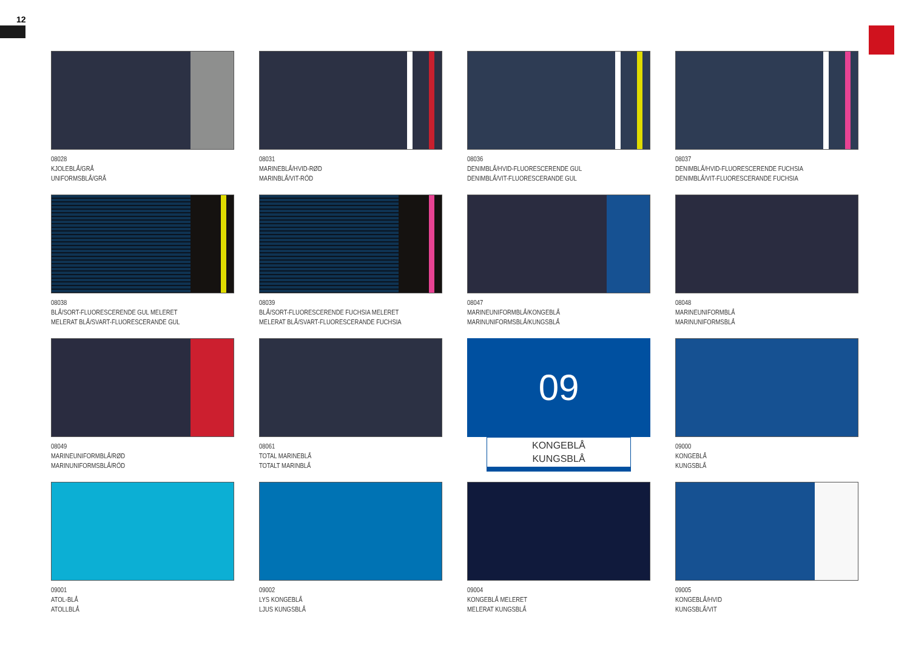12
08028
KJOLEBLÅ/GRÅ
UNIFORMSBLÅ/GRÅ
08031
MARINEBLÅ/HVID-RØD
MARINBLÅ/VIT-RÖD
08036
DENIMBLÅ/HVID-FLUORESCERENDE GUL
DENIMBLÅ/VIT-FLUORESCERANDE GUL
08037
DENIMBLÅ/HVID-FLUORESCERENDE FUCHSIA
DENIMBLÅ/VIT-FLUORESCERANDE FUCHSIA
08038
BLÅ/SORT-FLUORESCERENDE GUL MELERET
MELERAT BLÅ/SVART-FLUORESCERANDE GUL
08039
BLÅ/SORT-FLUORESCERENDE FUCHSIA MELERET
MELERAT BLÅ/SVART-FLUORESCERANDE FUCHSIA
08047
MARINEUNIFORMBLÅ/KONGEBLÅ
MARINUNIFORMSBLÅ/KUNGSBLÅ
08048
MARINEUNIFORMBLÅ
MARINUNIFORMSBLÅ
08049
MARINEUNIFORMBLÅ/RØD
MARINUNIFORMSBLÅ/RÖD
08061
TOTAL MARINEBLÅ
TOTALT MARINBLÅ
09
KONGEBLÅ
KUNGSBLÅ
09000
KONGEBLÅ
KUNGSBLÅ
09001
ATOL-BLÅ
ATOLLBLÅ
09002
LYS KONGEBLÅ
LJUS KUNGSBLÅ
09004
KONGEBLÅ MELERET
MELERAT KUNGSBLÅ
09005
KONGEBLÅ/HVID
KUNGSBLÅ/VIT